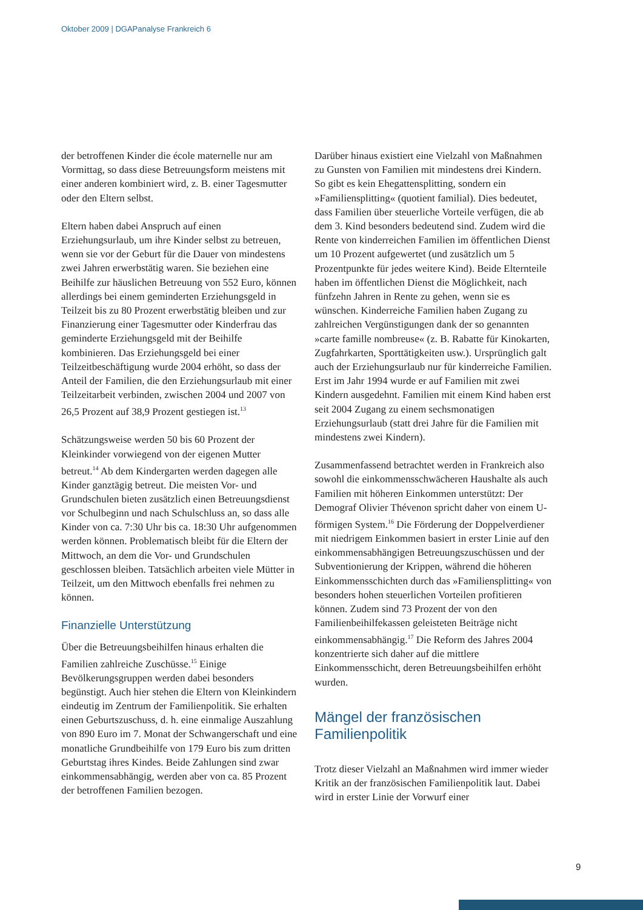Oktober 2009 | DGAPanalyse Frankreich 6
der betroffenen Kinder die école maternelle nur am Vormittag, so dass diese Betreuungsform meistens mit einer anderen kombiniert wird, z. B. einer Tagesmutter oder den Eltern selbst.
Eltern haben dabei Anspruch auf einen Erziehungsurlaub, um ihre Kinder selbst zu betreuen, wenn sie vor der Geburt für die Dauer von mindestens zwei Jahren erwerbstätig waren. Sie beziehen eine Beihilfe zur häuslichen Betreuung von 552 Euro, können allerdings bei einem geminderten Erziehungsgeld in Teilzeit bis zu 80 Prozent erwerbstätig bleiben und zur Finanzierung einer Tagesmutter oder Kinderfrau das geminderte Erziehungsgeld mit der Beihilfe kombinieren. Das Erziehungsgeld bei einer Teilzeitbeschäftigung wurde 2004 erhöht, so dass der Anteil der Familien, die den Erziehungsurlaub mit einer Teilzeitarbeit verbinden, zwischen 2004 und 2007 von 26,5 Prozent auf 38,9 Prozent gestiegen ist.<sup>13</sup>
Schätzungsweise werden 50 bis 60 Prozent der Kleinkinder vorwiegend von der eigenen Mutter betreut.<sup>14</sup> Ab dem Kindergarten werden dagegen alle Kinder ganztägig betreut. Die meisten Vor- und Grundschulen bieten zusätzlich einen Betreuungsdienst vor Schulbeginn und nach Schulschluss an, so dass alle Kinder von ca. 7:30 Uhr bis ca. 18:30 Uhr aufgenommen werden können. Problematisch bleibt für die Eltern der Mittwoch, an dem die Vor- und Grundschulen geschlossen bleiben. Tatsächlich arbeiten viele Mütter in Teilzeit, um den Mittwoch ebenfalls frei nehmen zu können.
Finanzielle Unterstützung
Über die Betreuungsbeihilfen hinaus erhalten die Familien zahlreiche Zuschüsse.<sup>15</sup> Einige Bevölkerungsgruppen werden dabei besonders begünstigt. Auch hier stehen die Eltern von Kleinkindern eindeutig im Zentrum der Familienpolitik. Sie erhalten einen Geburtszuschuss, d. h. eine einmalige Auszahlung von 890 Euro im 7. Monat der Schwangerschaft und eine monatliche Grundbeihilfe von 179 Euro bis zum dritten Geburtstag ihres Kindes. Beide Zahlungen sind zwar einkommensabhängig, werden aber von ca. 85 Prozent der betroffenen Familien bezogen.
Darüber hinaus existiert eine Vielzahl von Maßnahmen zu Gunsten von Familien mit mindestens drei Kindern. So gibt es kein Ehegattensplitting, sondern ein »Familiensplitting« (quotient familial). Dies bedeutet, dass Familien über steuerliche Vorteile verfügen, die ab dem 3. Kind besonders bedeutend sind. Zudem wird die Rente von kinderreichen Familien im öffentlichen Dienst um 10 Prozent aufgewertet (und zusätzlich um 5 Prozentpunkte für jedes weitere Kind). Beide Elternteile haben im öffentlichen Dienst die Möglichkeit, nach fünfzehn Jahren in Rente zu gehen, wenn sie es wünschen. Kinderreiche Familien haben Zugang zu zahlreichen Vergünstigungen dank der so genannten »carte famille nombreuse« (z. B. Rabatte für Kinokarten, Zugfahrkarten, Sporttätigkeiten usw.). Ursprünglich galt auch der Erziehungsurlaub nur für kinderreiche Familien. Erst im Jahr 1994 wurde er auf Familien mit zwei Kindern ausgedehnt. Familien mit einem Kind haben erst seit 2004 Zugang zu einem sechsmonatigen Erziehungsurlaub (statt drei Jahre für die Familien mit mindestens zwei Kindern).
Zusammenfassend betrachtet werden in Frankreich also sowohl die einkommensschwächeren Haushalte als auch Familien mit höheren Einkommen unterstützt: Der Demograf Olivier Thévenon spricht daher von einem U-förmigen System.<sup>16</sup> Die Förderung der Doppelverdiener mit niedrigem Einkommen basiert in erster Linie auf den einkommensabhängigen Betreuungszuschüssen und der Subventionierung der Krippen, während die höheren Einkommensschichten durch das »Familiensplitting« von besonders hohen steuerlichen Vorteilen profitieren können. Zudem sind 73 Prozent der von den Familienbeihilfekassen geleisteten Beiträge nicht einkommensabhängig.<sup>17</sup> Die Reform des Jahres 2004 konzentrierte sich daher auf die mittlere Einkommensschicht, deren Betreuungsbeihilfen erhöht wurden.
Mängel der französischen Familienpolitik
Trotz dieser Vielzahl an Maßnahmen wird immer wieder Kritik an der französischen Familienpolitik laut. Dabei wird in erster Linie der Vorwurf einer
9